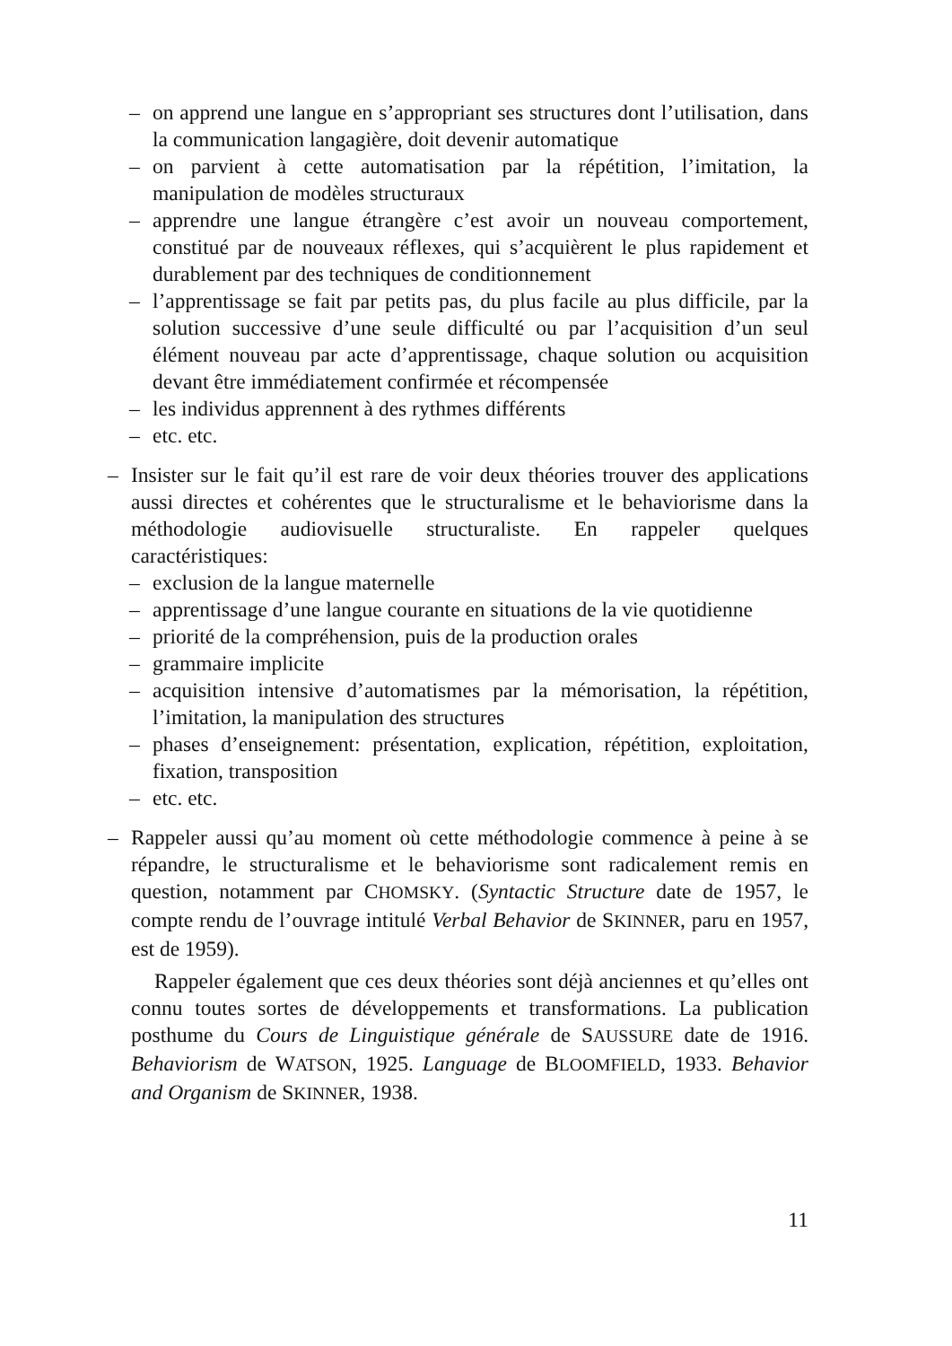– on apprend une langue en s’appropriant ses structures dont l’utilisation, dans la communication langagière, doit devenir automatique
– on parvient à cette automatisation par la répétition, l’imitation, la manipulation de modèles structuraux
– apprendre une langue étrangère c’est avoir un nouveau comportement, constitué par de nouveaux réflexes, qui s’acquièrent le plus rapidement et durablement par des techniques de conditionnement
– l’apprentissage se fait par petits pas, du plus facile au plus difficile, par la solution successive d’une seule difficulté ou par l’acquisition d’un seul élément nouveau par acte d’apprentissage, chaque solution ou acquisition devant être immédiatement confirmée et récompensée
– les individus apprennent à des rythmes différents
– etc. etc.
– Insister sur le fait qu’il est rare de voir deux théories trouver des applications aussi directes et cohérentes que le structuralisme et le behaviorisme dans la méthodologie audiovisuelle structuraliste. En rappeler quelques caractéristiques:
– exclusion de la langue maternelle
– apprentissage d’une langue courante en situations de la vie quotidienne
– priorité de la compréhension, puis de la production orales
– grammaire implicite
– acquisition intensive d’automatismes par la mémorisation, la répétition, l’imitation, la manipulation des structures
– phases d’enseignement: présentation, explication, répétition, exploitation, fixation, transposition
– etc. etc.
– Rappeler aussi qu’au moment où cette méthodologie commence à peine à se répandre, le structuralisme et le behaviorisme sont radicalement remis en question, notamment par CHOMSKY. (Syntactic Structure date de 1957, le compte rendu de l’ouvrage intitulé Verbal Behavior de SKINNER, paru en 1957, est de 1959).
Rappeler également que ces deux théories sont déjà anciennes et qu’elles ont connu toutes sortes de développements et transformations. La publication posthume du Cours de Linguistique générale de SAUSSURE date de 1916. Behaviorism de WATSON, 1925. Language de BLOOMFIELD, 1933. Behavior and Organism de SKINNER, 1938.
11